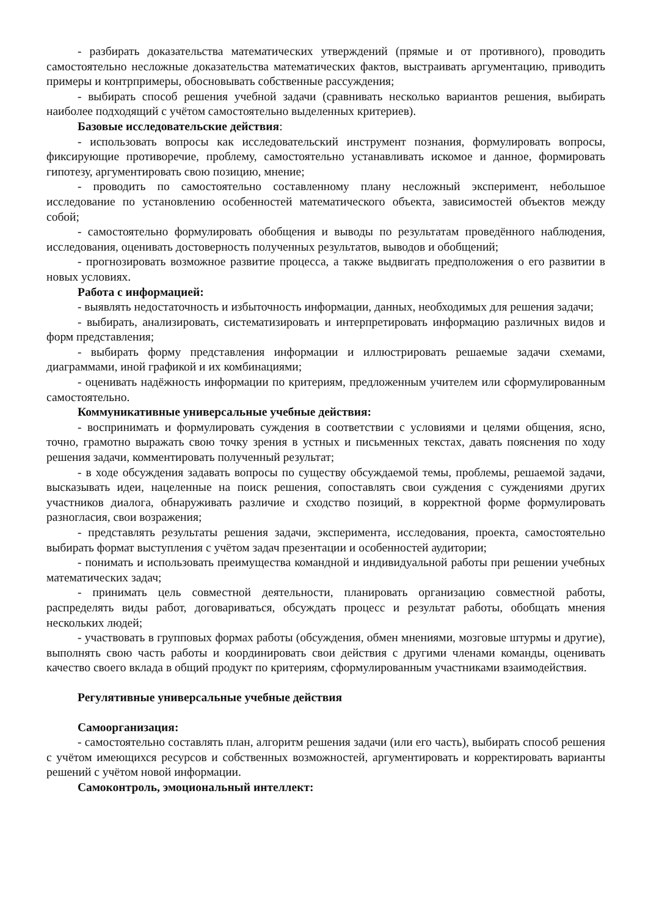- разбирать доказательства математических утверждений (прямые и от противного), проводить самостоятельно несложные доказательства математических фактов, выстраивать аргументацию, приводить примеры и контрпримеры, обосновывать собственные рассуждения;
- выбирать способ решения учебной задачи (сравнивать несколько вариантов решения, выбирать наиболее подходящий с учётом самостоятельно выделенных критериев).
Базовые исследовательские действия:
- использовать вопросы как исследовательский инструмент познания, формулировать вопросы, фиксирующие противоречие, проблему, самостоятельно устанавливать искомое и данное, формировать гипотезу, аргументировать свою позицию, мнение;
- проводить по самостоятельно составленному плану несложный эксперимент, небольшое исследование по установлению особенностей математического объекта, зависимостей объектов между собой;
- самостоятельно формулировать обобщения и выводы по результатам проведённого наблюдения, исследования, оценивать достоверность полученных результатов, выводов и обобщений;
- прогнозировать возможное развитие процесса, а также выдвигать предположения о его развитии в новых условиях.
Работа с информацией:
- выявлять недостаточность и избыточность информации, данных, необходимых для решения задачи;
- выбирать, анализировать, систематизировать и интерпретировать информацию различных видов и форм представления;
- выбирать форму представления информации и иллюстрировать решаемые задачи схемами, диаграммами, иной графикой и их комбинациями;
- оценивать надёжность информации по критериям, предложенным учителем или сформулированным самостоятельно.
Коммуникативные универсальные учебные действия:
- воспринимать и формулировать суждения в соответствии с условиями и целями общения, ясно, точно, грамотно выражать свою точку зрения в устных и письменных текстах, давать пояснения по ходу решения задачи, комментировать полученный результат;
- в ходе обсуждения задавать вопросы по существу обсуждаемой темы, проблемы, решаемой задачи, высказывать идеи, нацеленные на поиск решения, сопоставлять свои суждения с суждениями других участников диалога, обнаруживать различие и сходство позиций, в корректной форме формулировать разногласия, свои возражения;
- представлять результаты решения задачи, эксперимента, исследования, проекта, самостоятельно выбирать формат выступления с учётом задач презентации и особенностей аудитории;
- понимать и использовать преимущества командной и индивидуальной работы при решении учебных математических задач;
- принимать цель совместной деятельности, планировать организацию совместной работы, распределять виды работ, договариваться, обсуждать процесс и результат работы, обобщать мнения нескольких людей;
- участвовать в групповых формах работы (обсуждения, обмен мнениями, мозговые штурмы и другие), выполнять свою часть работы и координировать свои действия с другими членами команды, оценивать качество своего вклада в общий продукт по критериям, сформулированным участниками взаимодействия.
Регулятивные универсальные учебные действия
Самоорганизация:
- самостоятельно составлять план, алгоритм решения задачи (или его часть), выбирать способ решения с учётом имеющихся ресурсов и собственных возможностей, аргументировать и корректировать варианты решений с учётом новой информации.
Самоконтроль, эмоциональный интеллект: